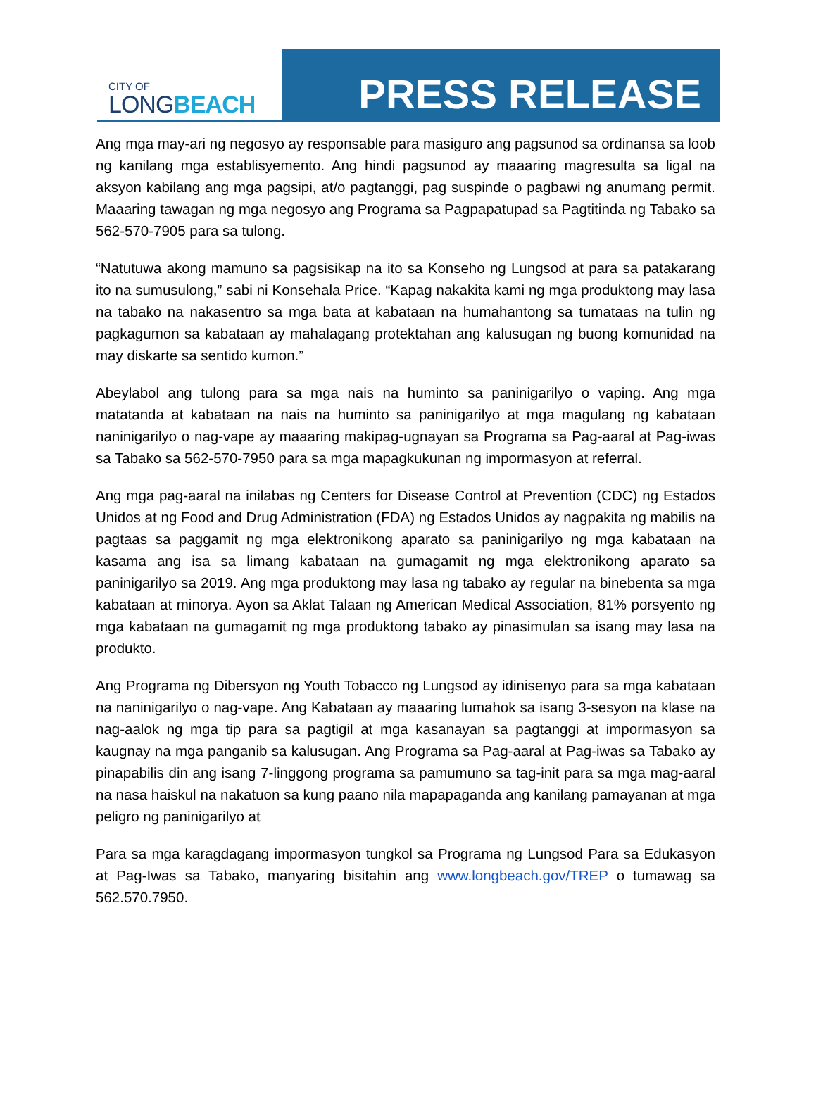CITY OF
LONGBEACH
PRESS RELEASE
Ang mga may-ari ng negosyo ay responsable para masiguro ang pagsunod sa ordinansa sa loob ng kanilang mga establisyemento. Ang hindi pagsunod ay maaaring magresulta sa ligal na aksyon kabilang ang mga pagsipi, at/o pagtanggi, pag suspinde o pagbawi ng anumang permit. Maaaring tawagan ng mga negosyo ang Programa sa Pagpapatupad sa Pagtitinda ng Tabako sa 562-570-7905 para sa tulong.
“Natutuwa akong mamuno sa pagsisikap na ito sa Konseho ng Lungsod at para sa patakarang ito na sumusulong,” sabi ni Konsehala Price. “Kapag nakakita kami ng mga produktong may lasa na tabako na nakasentro sa mga bata at kabataan na humahantong sa tumataas na tulin ng pagkagumon sa kabataan ay mahalagang protektahan ang kalusugan ng buong komunidad na may diskarte sa sentido kumon.”
Abeylabol ang tulong para sa mga nais na huminto sa paninigarilyo o vaping. Ang mga matatanda at kabataan na nais na huminto sa paninigarilyo at mga magulang ng kabataan naninigarilyo o nag-vape ay maaaring makipag-ugnayan sa Programa sa Pag-aaral at Pag-iwas sa Tabako sa 562-570-7950 para sa mga mapagkukunan ng impormasyon at referral.
Ang mga pag-aaral na inilabas ng Centers for Disease Control at Prevention (CDC) ng Estados Unidos at ng Food and Drug Administration (FDA) ng Estados Unidos ay nagpakita ng mabilis na pagtaas sa paggamit ng mga elektronikong aparato sa paninigarilyo ng mga kabataan na kasama ang isa sa limang kabataan na gumagamit ng mga elektronikong aparato sa paninigarilyo sa 2019. Ang mga produktong may lasa ng tabako ay regular na binebenta sa mga kabataan at minorya. Ayon sa Aklat Talaan ng American Medical Association, 81% porsyento ng mga kabataan na gumagamit ng mga produktong tabako ay pinasimulan sa isang may lasa na produkto.
Ang Programa ng Dibersyon ng Youth Tobacco ng Lungsod ay idinisenyo para sa mga kabataan na naninigarilyo o nag-vape. Ang Kabataan ay maaaring lumahok sa isang 3-sesyon na klase na nag-aalok ng mga tip para sa pagtigil at mga kasanayan sa pagtanggi at impormasyon sa kaugnay na mga panganib sa kalusugan. Ang Programa sa Pag-aaral at Pag-iwas sa Tabako ay pinapabilis din ang isang 7-linggong programa sa pamumuno sa tag-init para sa mga mag-aaral na nasa haiskul na nakatuon sa kung paano nila mapapaganda ang kanilang pamayanan at mga peligro ng paninigarilyo at
Para sa mga karagdagang impormasyon tungkol sa Programa ng Lungsod Para sa Edukasyon at Pag-Iwas sa Tabako, manyaring bisitahin ang www.longbeach.gov/TREP o tumawag sa 562.570.7950.